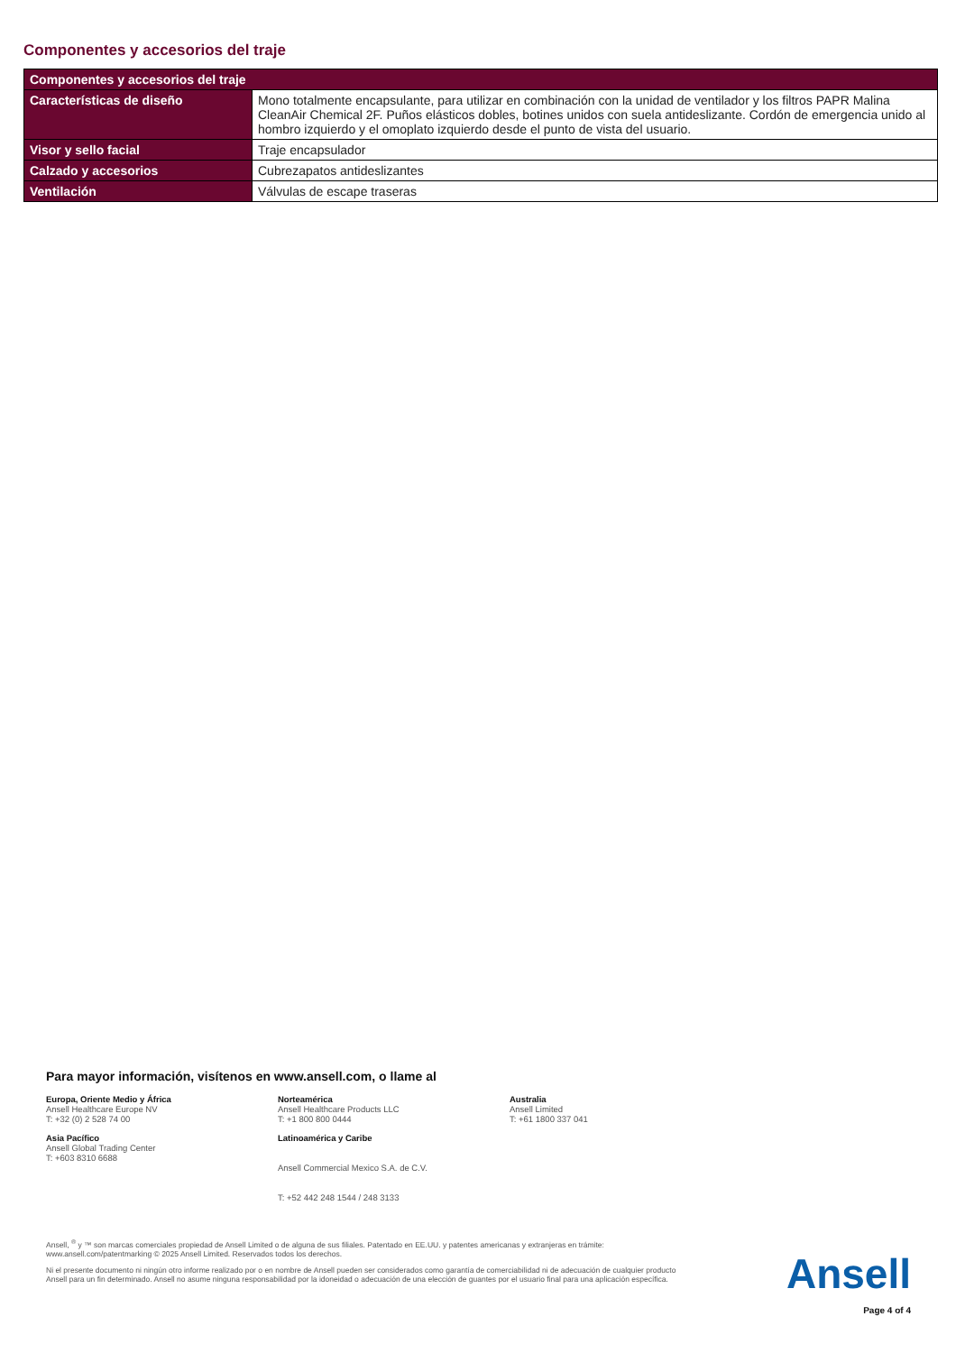Componentes y accesorios del traje
| Componentes y accesorios del traje | |
| --- | --- |
| Características de diseño | Mono totalmente encapsulante, para utilizar en combinación con la unidad de ventilador y los filtros PAPR Malina CleanAir Chemical 2F. Puños elásticos dobles, botines unidos con suela antideslizante. Cordón de emergencia unido al hombro izquierdo y el omoplato izquierdo desde el punto de vista del usuario. |
| Visor y sello facial | Traje encapsulador |
| Calzado y accesorios | Cubrezapatos antideslizantes |
| Ventilación | Válvulas de escape traseras |
Para mayor información, visítenos en www.ansell.com, o llame al
Europa, Oriente Medio y África
Ansell Healthcare Europe NV
T: +32 (0) 2 528 74 00
Norteamérica
Ansell Healthcare Products LLC
T: +1 800 800 0444
Australia
Ansell Limited
T: +61 1800 337 041
Asia Pacífico
Ansell Global Trading Center
T: +603 8310 6688
Latinoamérica y Caribe
Ansell Commercial Mexico S.A. de C.V.
T: +52 442 248 1544 / 248 3133
Ansell, <sup>®</sup> y ™ son marcas comerciales propiedad de Ansell Limited o de alguna de sus filiales. Patentado en EE.UU. y patentes americanas y extranjeras en trámite: www.ansell.com/patentmarking © 2025 Ansell Limited. Reservados todos los derechos.
Ni el presente documento ni ningún otro informe realizado por o en nombre de Ansell pueden ser considerados como garantía de comerciabilidad ni de adecuación de cualquier producto Ansell para un fin determinado. Ansell no asume ninguna responsabilidad por la idoneidad o adecuación de una elección de guantes por el usuario final para una aplicación específica.
Ansell
Page 4 of 4